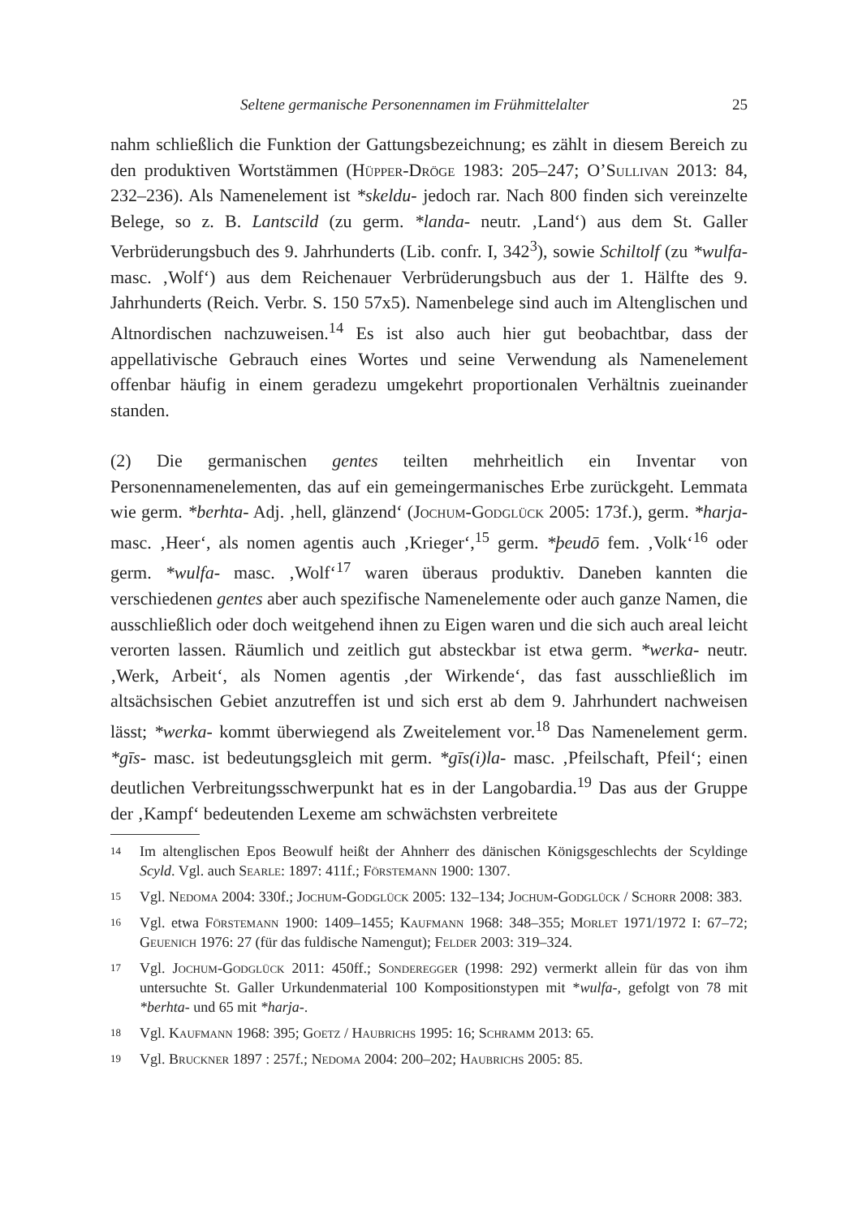Seltene germanische Personennamen im Frühmittelalter 25
nahm schließlich die Funktion der Gattungsbezeichnung; es zählt in diesem Bereich zu den produktiven Wortstämmen (Hüpper-Dröge 1983: 205–247; O’Sullivan 2013: 84, 232–236). Als Namenelement ist *skeldu- jedoch rar. Nach 800 finden sich vereinzelte Belege, so z. B. Lantscild (zu germ. *landa- neutr. ‚Land‘) aus dem St. Galler Verbrüderungsbuch des 9. Jahrhunderts (Lib. confr. I, 342<sup>3</sup>), sowie Schiltolf (zu *wulfa- masc. ‚Wolf‘) aus dem Reichenauer Verbrüderungsbuch aus der 1. Hälfte des 9. Jahrhunderts (Reich. Verbr. S. 150 57x5). Namenbelege sind auch im Altenglischen und Altnordischen nachzuweisen.<sup>14</sup> Es ist also auch hier gut beobachtbar, dass der appellativische Gebrauch eines Wortes und seine Verwendung als Namenelement offenbar häufig in einem geradezu umgekehrt proportionalen Verhältnis zueinander standen.
(2) Die germanischen gentes teilten mehrheitlich ein Inventar von Personennamenelementen, das auf ein gemeingermanisches Erbe zurückgeht. Lemmata wie germ. *berhta- Adj. ‚hell, glänzend‘ (Jochum-Godglück 2005: 173f.), germ. *harja- masc. ‚Heer‘, als nomen agentis auch ‚Krieger‘,<sup>15</sup> germ. *þeudō fem. ‚Volk‘<sup>16</sup> oder germ. *wulfa- masc. ‚Wolf‘<sup>17</sup> waren überaus produktiv. Daneben kannten die verschiedenen gentes aber auch spezifische Namenelemente oder auch ganze Namen, die ausschließlich oder doch weitgehend ihnen zu Eigen waren und die sich auch areal leicht verorten lassen. Räumlich und zeitlich gut absteckbar ist etwa germ. *werka- neutr. ‚Werk, Arbeit‘, als Nomen agentis ‚der Wirkende‘, das fast ausschließlich im altsächsischen Gebiet anzutreffen ist und sich erst ab dem 9. Jahrhundert nachweisen lässt; *werka- kommt überwiegend als Zweitelement vor.<sup>18</sup> Das Namenelement germ. *gīs- masc. ist bedeutungsgleich mit germ. *gīs(i)la- masc. ‚Pfeilschaft, Pfeil‘; einen deutlichen Verbreitungsschwerpunkt hat es in der Langobardia.<sup>19</sup> Das aus der Gruppe der ‚Kampf‘ bedeutenden Lexeme am schwächsten verbreitete
14 Im altenglischen Epos Beowulf heißt der Ahnherr des dänischen Königsgeschlechts der Scyldinge Scyld. Vgl. auch Searle: 1897: 411f.; Förstemann 1900: 1307.
15 Vgl. Nedoma 2004: 330f.; Jochum-Godglück 2005: 132–134; Jochum-Godglück / Schorr 2008: 383.
16 Vgl. etwa Förstemann 1900: 1409–1455; Kaufmann 1968: 348–355; Morlet 1971/1972 I: 67–72; Geuenich 1976: 27 (für das fuldische Namengut); Felder 2003: 319–324.
17 Vgl. Jochum-Godglück 2011: 450ff.; Sonderegger (1998: 292) vermerkt allein für das von ihm untersuchte St. Galler Urkundenmaterial 100 Kompositionstypen mit *wulfa-, gefolgt von 78 mit *berhta- und 65 mit *harja-.
18 Vgl. Kaufmann 1968: 395; Goetz / Haubrichs 1995: 16; Schramm 2013: 65.
19 Vgl. Bruckner 1897 : 257f.; Nedoma 2004: 200–202; Haubrichs 2005: 85.